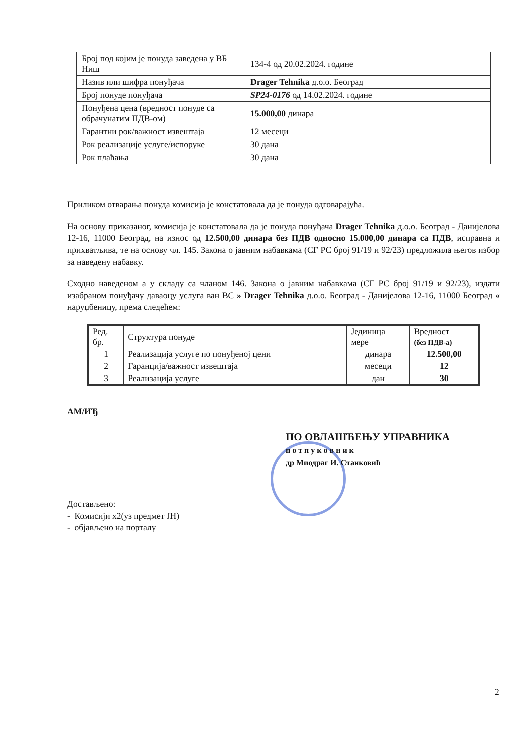| Број под којим је понуда заведена у ВБ Ниш | 134-4 од 20.02.2024. године |
| Назив или шифра понуђача | Drager Tehnika д.о.о. Београд |
| Број понуде понуђача | SP24-0176 од 14.02.2024. године |
| Понуђена цена (вредност понуде са обрачунатим ПДВ-ом) | 15.000,00 динара |
| Гарантни рок/важност извештаја | 12 месеци |
| Рок реализације услуге/испоруке | 30 дана |
| Рок плаћања | 30 дана |
Приликом отварања понуда комисија је констатовала да је понуда одговарајућа.
На основу приказаног, комисија је констатовала да је понуда понуђача Drager Tehnika д.о.о. Београд - Данијелова 12-16, 11000 Београд, на износ од 12.500,00 динара без ПДВ односно 15.000,00 динара са ПДВ, исправна и прихватљива, те на основу чл. 145. Закона о јавним набавкама (СГ РС број 91/19 и 92/23) предложила његов избор за наведену набавку.
Сходно наведеном а у складу са чланом 146. Закона о јавним набавкама (СГ РС број 91/19 и 92/23), издати изабраном понуђачу даваоцу услуга ван ВС » Drager Tehnika д.о.о. Београд - Данијелова 12-16, 11000 Београд « наруџбеницу, према следећем:
| Ред. бр. | Структура понуде | Јединица мере | Вредност (без ПДВ-а) |
| --- | --- | --- | --- |
| 1 | Реализација услуге по понуђеној цени | динара | 12.500,00 |
| 2 | Гаранција/важност извештаја | месеци | 12 |
| 3 | Реализација услуге | дан | 30 |
АМ/ИЂ
ПО ОВЛАШЋЕЊУ УПРАВНИКА
п о т п у к о в н и к
др Миодраг И. Станковић
Достављено:
- Комисији х2(уз предмет ЈН)
- објављено на порталу
2